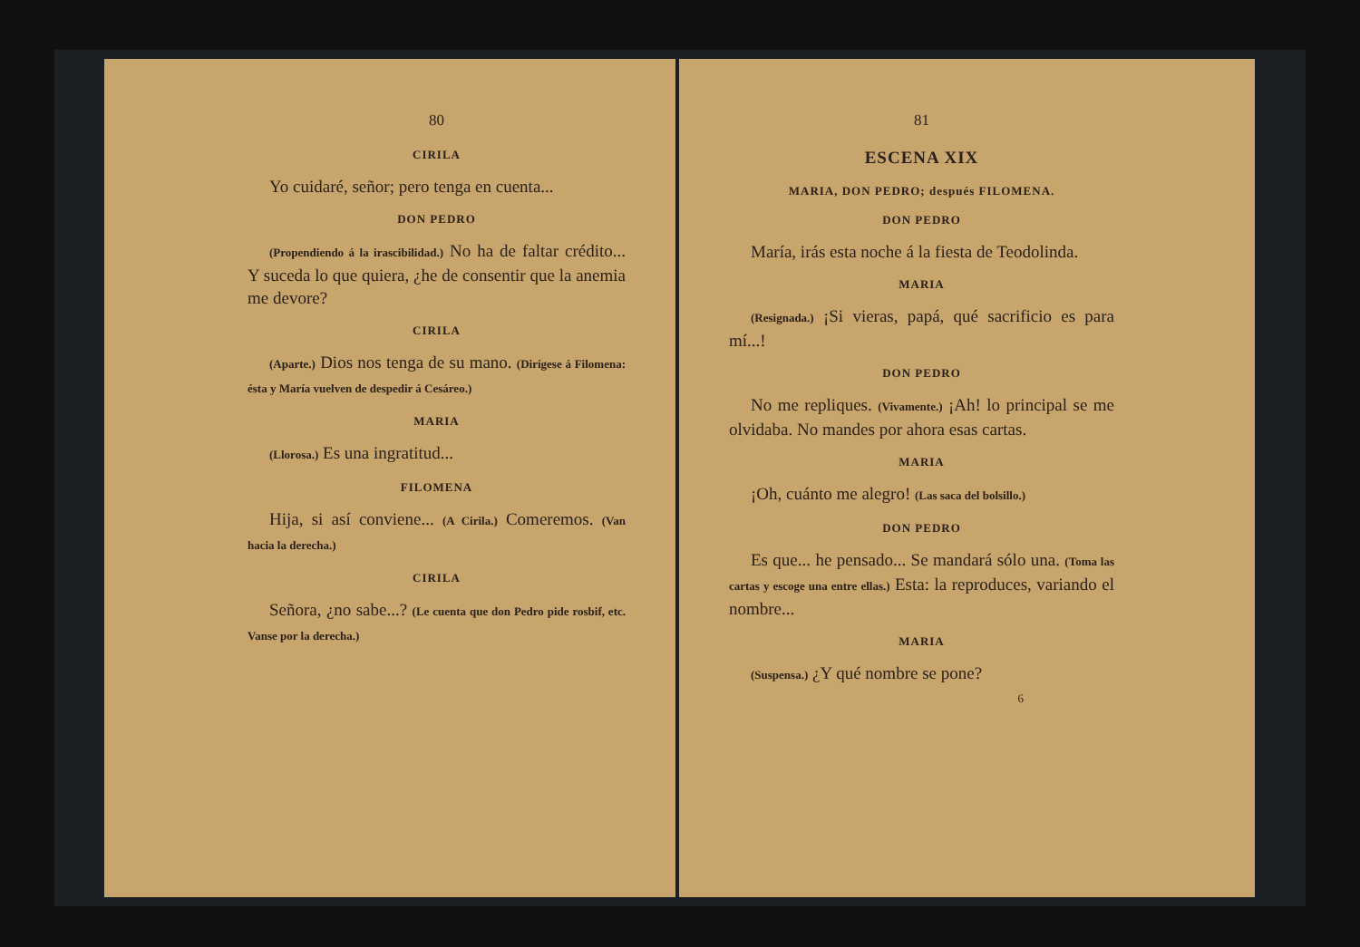80
CIRILA
Yo cuidaré, señor; pero tenga en cuenta...
DON PEDRO
(Propendiendo á la irascibilidad.) No ha de faltar crédito... Y suceda lo que quiera, ¿he de consentir que la anemia me devore?
CIRILA
(Aparte.) Dios nos tenga de su mano. (Dirígese á Filomena: ésta y María vuelven de despedir á Cesáreo.)
MARIA
(Llorosa.) Es una ingratitud...
FILOMENA
Hija, si así conviene... (A Cirila.) Comeremos. (Van hacia la derecha.)
CIRILA
Señora, ¿no sabe...? (Le cuenta que don Pedro pide rosbif, etc. Vanse por la derecha.)
81
ESCENA XIX
MARIA, DON PEDRO; después FILOMENA.
DON PEDRO
María, irás esta noche á la fiesta de Teodolinda.
MARIA
(Resignada.) ¡Si vieras, papá, qué sacrificio es para mí...!
DON PEDRO
No me repliques. (Vivamente.) ¡Ah! lo principal se me olvidaba. No mandes por ahora esas cartas.
MARIA
¡Oh, cuánto me alegro! (Las saca del bolsillo.)
DON PEDRO
Es que... he pensado... Se mandará sólo una. (Toma las cartas y escoge una entre ellas.) Esta: la reproduces, variando el nombre...
MARIA
(Suspensa.) ¿Y qué nombre se pone?
6